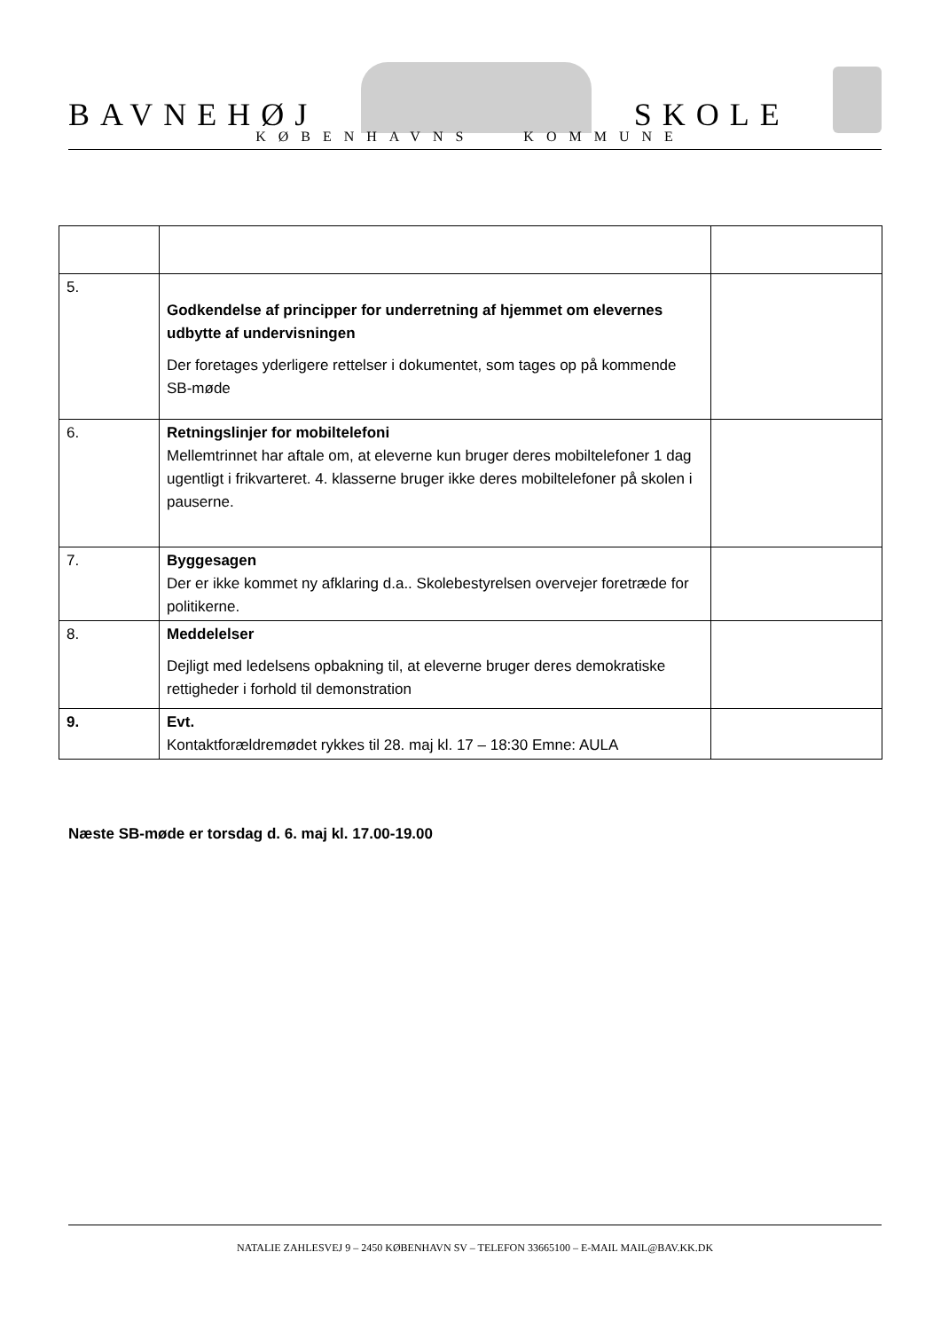BAVNEHØJ
SKOLE
KØBENHAVNS KOMMUNE
| 5. | Godkendelse af principper for underretning af hjemmet om elevernes udbytte af undervisningen Der foretages yderligere rettelser i dokumentet, som tages op på kommende SB-møde | |
| 6. | Retningslinjer for mobiltelefoni Mellemtrinnet har aftale om, at eleverne kun bruger deres mobiltelefoner 1 dag ugentligt i frikvarteret. 4. klasserne bruger ikke deres mobiltelefoner på skolen i pauserne. | |
| 7. | Byggesagen Der er ikke kommet ny afklaring d.a.. Skolebestyrelsen overvejer foretræde for politikerne. | |
| 8. | Meddelelser Dejligt med ledelsens opbakning til, at eleverne bruger deres demokratiske rettigheder i forhold til demonstration | |
| 9. | Evt. Kontaktforældremødet rykkes til 28. maj kl. 17 – 18:30 Emne: AULA | |
Næste SB-møde er torsdag d. 6. maj kl. 17.00-19.00
NATALIE ZAHLESVEJ 9 – 2450 KØBENHAVN SV – TELEFON 33665100 – E-MAIL MAIL@BAV.KK.DK